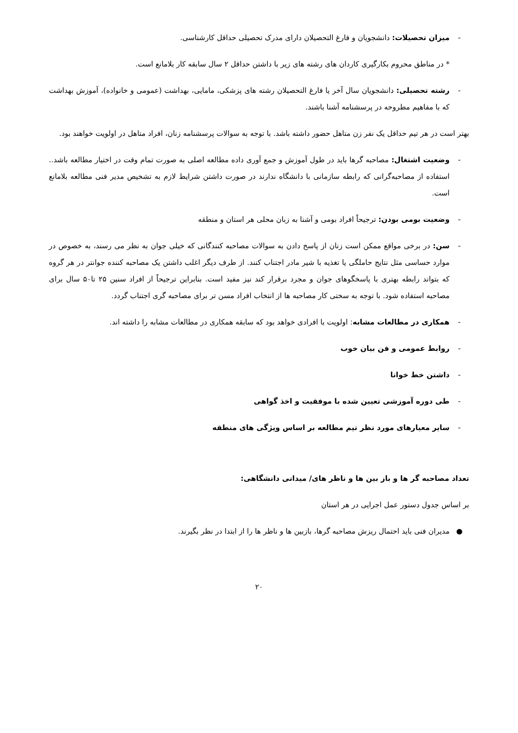- میزان تحصیلات: دانشجویان و فارغ التحصیلان دارای مدرک تحصیلی حداقل کارشناسی.
* در مناطق محروم بکارگیری کاردان های رشته های زیر با داشتن حداقل ۲ سال سابقه کار بلامانع است.
- رشته تحصیلی: دانشجویان سال آخر یا فارغ التحصیلان رشته های پزشکی، مامایی، بهداشت (عمومی و خانواده)، آموزش بهداشت که با مفاهیم مطروحه در پرسشنامه آشنا باشند.
بهتر است در هر تیم حداقل یک نفر زن متاهل حضور داشته باشد. با توجه به سوالات پرسشنامه زنان، افراد متاهل در اولویت خواهند بود.
- وضعیت اشتغال: مصاحبه گرها باید در طول آموزش و جمع آوری داده مطالعه اصلی به صورت تمام وقت در اختیار مطالعه باشد.. استفاده از مصاحبه‌گرانی که رابطه سازمانی با دانشگاه ندارند در صورت داشتن شرایط لازم به تشخیص مدیر فنی مطالعه بلامانع است.
- وضعیت بومی بودن: ترجیحاً افراد بومی و آشنا به زبان محلی هر استان و منطقه
- سن: در برخی مواقع ممکن است زنان از پاسخ دادن به سوالات مصاحبه کنندگانی که خیلی جوان به نظر می رسند، به خصوص در موارد حساسی مثل نتایج حاملگی یا تغذیه با شیر مادر اجتناب کنند. از طرف دیگر اغلب داشتن یک مصاحبه کننده جوانتر در هر گروه که بتواند رابطه بهتری با پاسخگوهای جوان و مجرد برقرار کند نیز مفید است. بنابراین ترجیحاً از افراد سنین ۲۵ تا۵۰ سال برای مصاحبه استفاده شود. با توجه به سختی کار مصاحبه ها از انتخاب افراد مسن تر برای مصاحبه گری اجتناب گردد.
- همکاری در مطالعات مشابه: اولویت با افرادی خواهد بود که سابقه همکاری در مطالعات مشابه را داشته اند.
- روابط عمومی و فن بیان خوب
- داشتن خط خوانا
- طی دوره آموزشی تعیین شده با موفقیت و اخذ گواهی
- سایر معیارهای مورد نظر تیم مطالعه بر اساس ویژگی های منطقه
تعداد مصاحبه گر ها و باز بین ها و ناظر های/ میدانی دانشگاهی:
بر اساس جدول دستور عمل اجرایی در هر استان
● مدیران فنی باید احتمال ریزش مصاحبه گرها، بازبین ها و ناظر ها را از ابتدا در نظر بگیرند.
۲۰